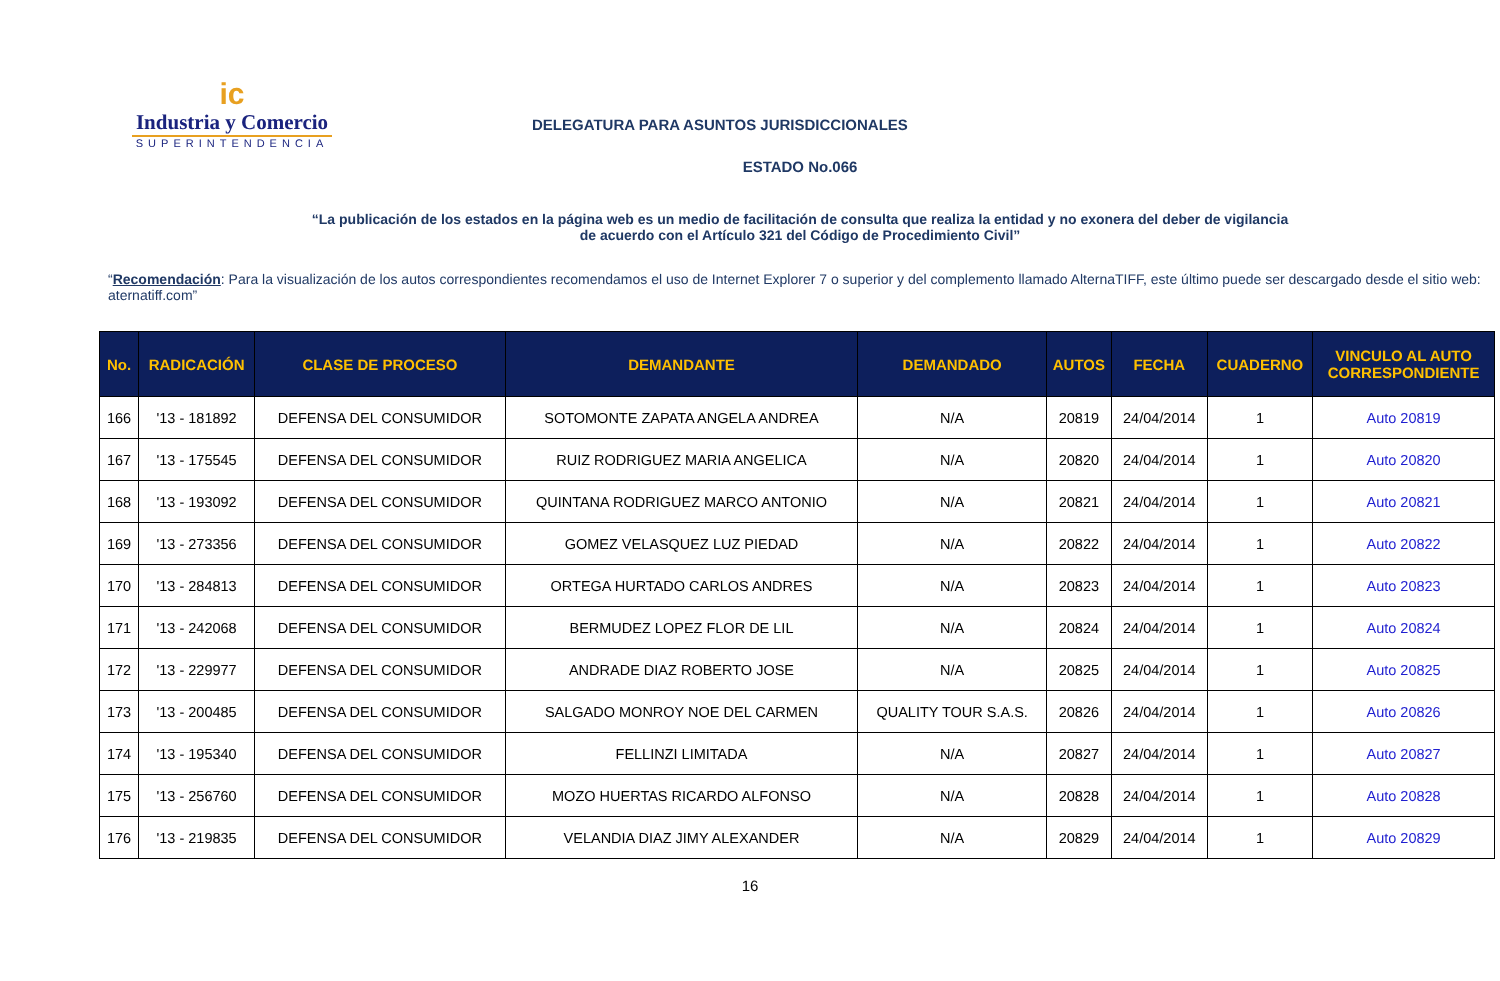ic
Industria y Comercio
SUPERINTENDENCIA
DELEGATURA PARA ASUNTOS JURISDICCIONALES
ESTADO No.066
“La publicación de los estados en la página web es un medio de facilitación de consulta que realiza la entidad y no exonera del deber de vigilancia
de acuerdo con el Artículo 321 del Código de Procedimiento Civil”
“Recomendación: Para la visualización de los autos correspondientes recomendamos el uso de Internet Explorer 7 o superior y del complemento llamado AlternaTIFF, este último puede ser descargado desde el sitio web: aternatiff.com”
| No. | RADICACIÓN | CLASE DE PROCESO | DEMANDANTE | DEMANDADO | AUTOS | FECHA | CUADERNO | VINCULO AL AUTO CORRESPONDIENTE |
| --- | --- | --- | --- | --- | --- | --- | --- | --- |
| 166 | '13 - 181892 | DEFENSA DEL CONSUMIDOR | SOTOMONTE ZAPATA ANGELA ANDREA | N/A | 20819 | 24/04/2014 | 1 | Auto 20819 |
| 167 | '13 - 175545 | DEFENSA DEL CONSUMIDOR | RUIZ RODRIGUEZ MARIA ANGELICA | N/A | 20820 | 24/04/2014 | 1 | Auto 20820 |
| 168 | '13 - 193092 | DEFENSA DEL CONSUMIDOR | QUINTANA RODRIGUEZ MARCO ANTONIO | N/A | 20821 | 24/04/2014 | 1 | Auto 20821 |
| 169 | '13 - 273356 | DEFENSA DEL CONSUMIDOR | GOMEZ VELASQUEZ LUZ PIEDAD | N/A | 20822 | 24/04/2014 | 1 | Auto 20822 |
| 170 | '13 - 284813 | DEFENSA DEL CONSUMIDOR | ORTEGA HURTADO CARLOS ANDRES | N/A | 20823 | 24/04/2014 | 1 | Auto 20823 |
| 171 | '13 - 242068 | DEFENSA DEL CONSUMIDOR | BERMUDEZ LOPEZ FLOR DE LIL | N/A | 20824 | 24/04/2014 | 1 | Auto 20824 |
| 172 | '13 - 229977 | DEFENSA DEL CONSUMIDOR | ANDRADE DIAZ ROBERTO JOSE | N/A | 20825 | 24/04/2014 | 1 | Auto 20825 |
| 173 | '13 - 200485 | DEFENSA DEL CONSUMIDOR | SALGADO MONROY NOE DEL CARMEN | QUALITY TOUR S.A.S. | 20826 | 24/04/2014 | 1 | Auto 20826 |
| 174 | '13 - 195340 | DEFENSA DEL CONSUMIDOR | FELLINZI LIMITADA | N/A | 20827 | 24/04/2014 | 1 | Auto 20827 |
| 175 | '13 - 256760 | DEFENSA DEL CONSUMIDOR | MOZO HUERTAS RICARDO ALFONSO | N/A | 20828 | 24/04/2014 | 1 | Auto 20828 |
| 176 | '13 - 219835 | DEFENSA DEL CONSUMIDOR | VELANDIA DIAZ JIMY ALEXANDER | N/A | 20829 | 24/04/2014 | 1 | Auto 20829 |
16